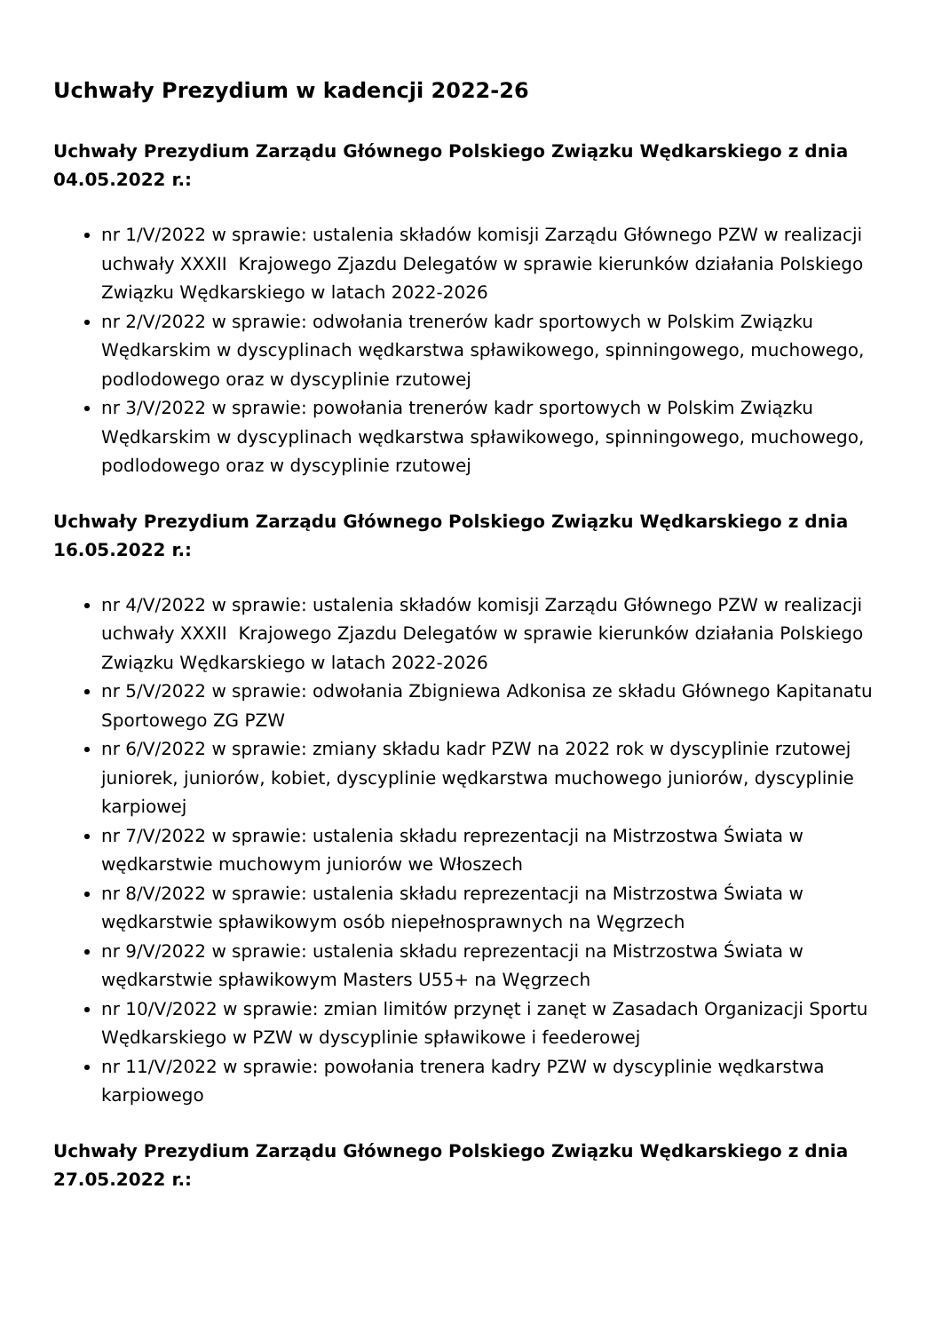Uchwały Prezydium w kadencji 2022-26
Uchwały Prezydium Zarządu Głównego Polskiego Związku Wędkarskiego z dnia 04.05.2022 r.:
nr 1/V/2022 w sprawie: ustalenia składów komisji Zarządu Głównego PZW w realizacji uchwały XXXII Krajowego Zjazdu Delegatów w sprawie kierunków działania Polskiego Związku Wędkarskiego w latach 2022-2026
nr 2/V/2022 w sprawie: odwołania trenerów kadr sportowych w Polskim Związku Wędkarskim w dyscyplinach wędkarstwa spławikowego, spinningowego, muchowego, podlodowego oraz w dyscyplinie rzutowej
nr 3/V/2022 w sprawie: powołania trenerów kadr sportowych w Polskim Związku Wędkarskim w dyscyplinach wędkarstwa spławikowego, spinningowego, muchowego, podlodowego oraz w dyscyplinie rzutowej
Uchwały Prezydium Zarządu Głównego Polskiego Związku Wędkarskiego z dnia 16.05.2022 r.:
nr 4/V/2022 w sprawie: ustalenia składów komisji Zarządu Głównego PZW w realizacji uchwały XXXII Krajowego Zjazdu Delegatów w sprawie kierunków działania Polskiego Związku Wędkarskiego w latach 2022-2026
nr 5/V/2022 w sprawie: odwołania Zbigniewa Adkonisa ze składu Głównego Kapitanatu Sportowego ZG PZW
nr 6/V/2022 w sprawie: zmiany składu kadr PZW na 2022 rok w dyscyplinie rzutowej juniorek, juniorów, kobiet, dyscyplinie wędkarstwa muchowego juniorów, dyscyplinie karpiowej
nr 7/V/2022 w sprawie: ustalenia składu reprezentacji na Mistrzostwa Świata w wędkarstwie muchowym juniorów we Włoszech
nr 8/V/2022 w sprawie: ustalenia składu reprezentacji na Mistrzostwa Świata w wędkarstwie spławikowym osób niepełnosprawnych na Węgrzech
nr 9/V/2022 w sprawie: ustalenia składu reprezentacji na Mistrzostwa Świata w wędkarstwie spławikowym Masters U55+ na Węgrzech
nr 10/V/2022 w sprawie: zmian limitów przynęt i zanęt w Zasadach Organizacji Sportu Wędkarskiego w PZW w dyscyplinie spławikowe i feederowej
nr 11/V/2022 w sprawie: powołania trenera kadry PZW w dyscyplinie wędkarstwa karpiowego
Uchwały Prezydium Zarządu Głównego Polskiego Związku Wędkarskiego z dnia 27.05.2022 r.: